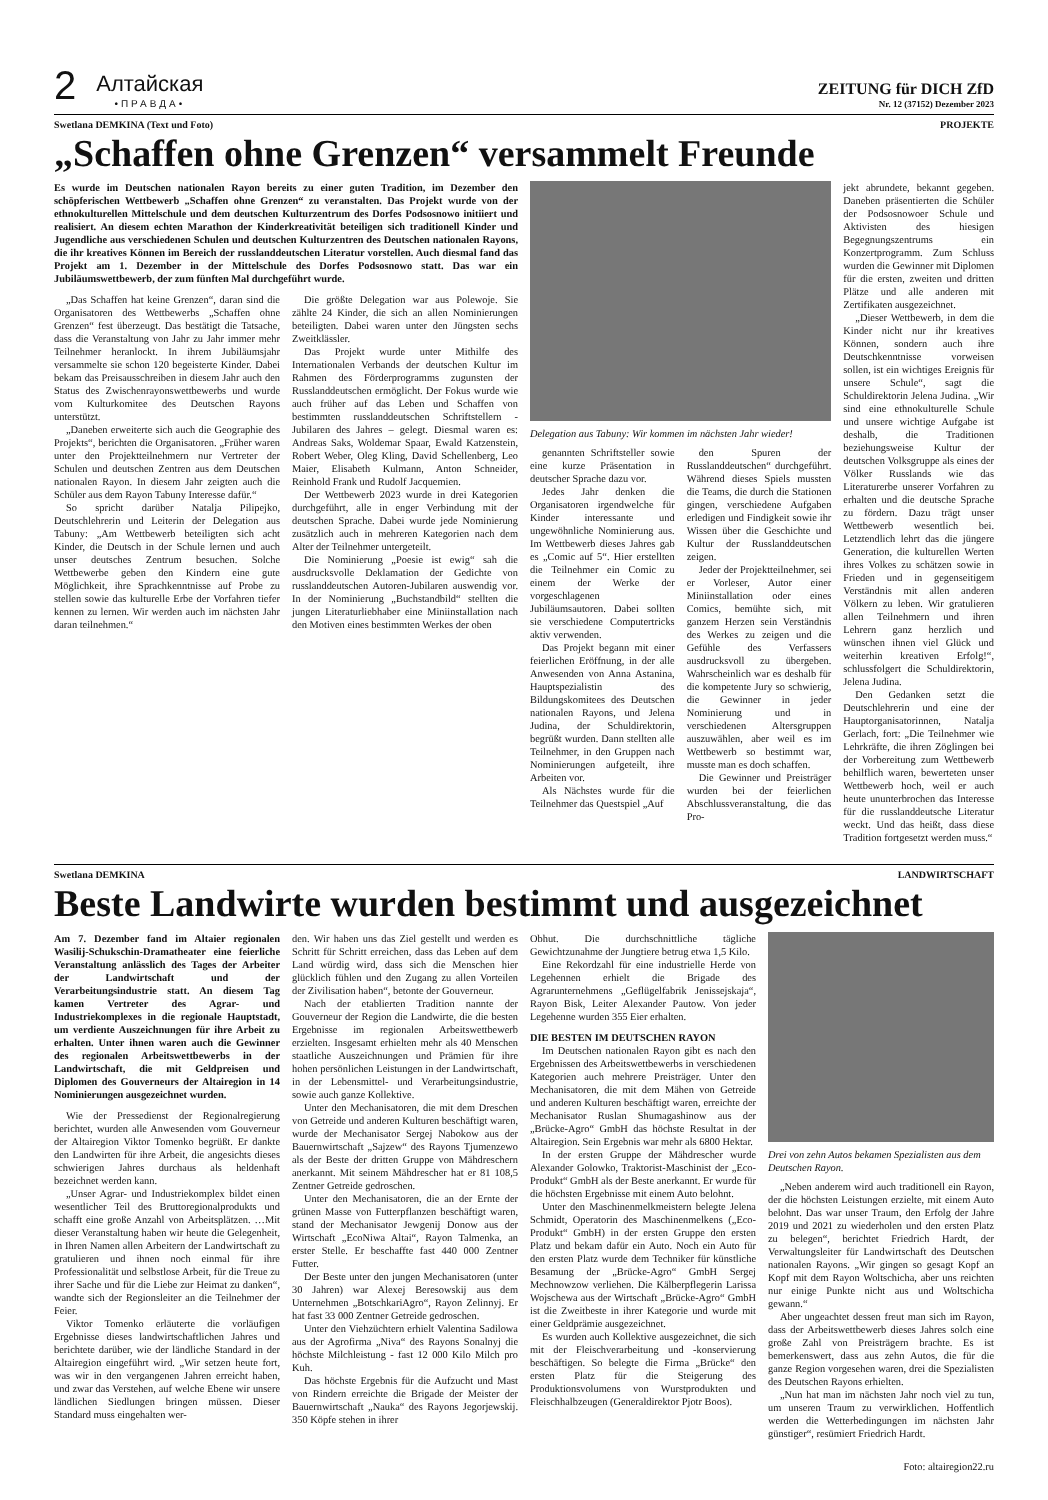2 Алтайская
•ПРАВДА•
ZEITUNG für DICH ZfD
Nr. 12 (37152) Dezember 2023
Swetlana DEMKINA (Text und Foto) PROJEKTE
„Schaffen ohne Grenzen“ versammelt Freunde
Es wurde im Deutschen nationalen Rayon bereits zu einer guten Tradition, im Dezember den schöpferischen Wettbewerb „Schaffen ohne Grenzen“ zu veranstalten. Das Projekt wurde von der ethnokulturellen Mittelschule und dem deutschen Kulturzentrum des Dorfes Podsosnowo initiiert und realisiert. An diesem echten Marathon der Kinderkreativität beteiligen sich traditionell Kinder und Jugendliche aus verschiedenen Schulen und deutschen Kulturzentren des Deutschen nationalen Rayons, die ihr kreatives Können im Bereich der russlanddeutschen Literatur vorstellen. Auch diesmal fand das Projekt am 1. Dezember in der Mittelschule des Dorfes Podsosnowo statt. Das war ein Jubiläumswettbewerb, der zum fünften Mal durchgeführt wurde.
„Das Schaffen hat keine Grenzen“, daran sind die Organisatoren des Wettbewerbs „Schaffen ohne Grenzen“ fest überzeugt. Das bestätigt die Tatsache, dass die Veranstaltung von Jahr zu Jahr immer mehr Teilnehmer heranlockt. In ihrem Jubiläumsjahr versammelte sie schon 120 begeisterte Kinder. Dabei bekam das Preisausschreiben in diesem Jahr auch den Status des Zwischenrayonswettbewerbs und wurde vom Kulturkomitee des Deutschen Rayons unterstützt.
„Daneben erweiterte sich auch die Geographie des Projekts“, berichten die Organisatoren. „Früher waren unter den Projektteilnehmern nur Vertreter der Schulen und deutschen Zentren aus dem Deutschen nationalen Rayon. In diesem Jahr zeigten auch die Schüler aus dem Rayon Tabuny Interesse dafür.“
So spricht darüber Natalja Pilipejko, Deutschlehrerin und Leiterin der Delegation aus Tabuny: „Am Wettbewerb beteiligten sich acht Kinder, die Deutsch in der Schule lernen und auch unser deutsches Zentrum besuchen. Solche Wettbewerbe geben den Kindern eine gute Möglichkeit, ihre Sprachkenntnisse auf Probe zu stellen sowie das kulturelle Erbe der Vorfahren tiefer kennen zu lernen. Wir werden auch im nächsten Jahr daran teilnehmen.“
Die größte Delegation war aus Polewoje. Sie zählte 24 Kinder, die sich an allen Nominierungen beteiligten. Dabei waren unter den Jüngsten sechs Zweitklässler.
Das Projekt wurde unter Mithilfe des Internationalen Verbands der deutschen Kultur im Rahmen des Förderprogramms zugunsten der Russlanddeutschen ermöglicht. Der Fokus wurde wie auch früher auf das Leben und Schaffen von bestimmten russlanddeutschen Schriftstellern - Jubilaren des Jahres – gelegt. Diesmal waren es: Andreas Saks, Woldemar Spaar, Ewald Katzenstein, Robert Weber, Oleg Kling, David Schellenberg, Leo Maier, Elisabeth Kulmann, Anton Schneider, Reinhold Frank und Rudolf Jacquemien.
Der Wettbewerb 2023 wurde in drei Kategorien durchgeführt, alle in enger Verbindung mit der deutschen Sprache. Dabei wurde jede Nominierung zusätzlich auch in mehreren Kategorien nach dem Alter der Teilnehmer untergeteilt.
Die Nominierung „Poesie ist ewig“ sah die ausdrucksvolle Deklamation der Gedichte von russlanddeutschen Autoren-Jubilaren auswendig vor. In der Nominierung „Buchstandbild“ stellten die jungen Literaturliebhaber eine Miniinstallation nach den Motiven eines bestimmten Werkes der oben
Delegation aus Tabuny: Wir kommen im nächsten Jahr wieder!
genannten Schriftsteller sowie eine kurze Präsentation in deutscher Sprache dazu vor.
Jedes Jahr denken die Organisatoren irgendwelche für Kinder interessante und ungewöhnliche Nominierung aus. Im Wettbewerb dieses Jahres gab es „Comic auf 5“. Hier erstellten die Teilnehmer ein Comic zu einem der Werke der vorgeschlagenen Jubiläumsautoren. Dabei sollten sie verschiedene Computertricks aktiv verwenden.
Das Projekt begann mit einer feierlichen Eröffnung, in der alle Anwesenden von Anna Astanina, Hauptspezialistin des Bildungskomitees des Deutschen nationalen Rayons, und Jelena Judina, der Schuldirektorin, begrüßt wurden. Dann stellten alle Teilnehmer, in den Gruppen nach Nominierungen aufgeteilt, ihre Arbeiten vor.
Als Nächstes wurde für die Teilnehmer das Questspiel „Auf
den Spuren der Russlanddeutschen“ durchgeführt. Während dieses Spiels mussten die Teams, die durch die Stationen gingen, verschiedene Aufgaben erledigen und Findigkeit sowie ihr Wissen über die Geschichte und Kultur der Russlanddeutschen zeigen.
Jeder der Projektteilnehmer, sei er Vorleser, Autor einer Miniinstallation oder eines Comics, bemühte sich, mit ganzem Herzen sein Verständnis des Werkes zu zeigen und die Gefühle des Verfassers ausdrucksvoll zu übergeben. Wahrscheinlich war es deshalb für die kompetente Jury so schwierig, die Gewinner in jeder Nominierung und in verschiedenen Altersgruppen auszuwählen, aber weil es im Wettbewerb so bestimmt war, musste man es doch schaffen.
Die Gewinner und Preisträger wurden bei der feierlichen Abschlussveranstaltung, die das Pro-
jekt abrundete, bekannt gegeben. Daneben präsentierten die Schüler der Podsosnowoer Schule und Aktivisten des hiesigen Begegnungszentrums ein Konzertprogramm. Zum Schluss wurden die Gewinner mit Diplomen für die ersten, zweiten und dritten Plätze und alle anderen mit Zertifikaten ausgezeichnet.
„Dieser Wettbewerb, in dem die Kinder nicht nur ihr kreatives Können, sondern auch ihre Deutschkenntnisse vorweisen sollen, ist ein wichtiges Ereignis für unsere Schule“, sagt die Schuldirektorin Jelena Judina. „Wir sind eine ethnokulturelle Schule und unsere wichtige Aufgabe ist deshalb, die Traditionen beziehungsweise Kultur der deutschen Volksgruppe als eines der Völker Russlands wie das Literaturerbe unserer Vorfahren zu erhalten und die deutsche Sprache zu fördern. Dazu trägt unser Wettbewerb wesentlich bei. Letztendlich lehrt das die jüngere Generation, die kulturellen Werten ihres Volkes zu schätzen sowie in Frieden und in gegenseitigem Verständnis mit allen anderen Völkern zu leben. Wir gratulieren allen Teilnehmern und ihren Lehrern ganz herzlich und wünschen ihnen viel Glück und weiterhin kreativen Erfolg!“, schlussfolgert die Schuldirektorin, Jelena Judina.
Den Gedanken setzt die Deutschlehrerin und eine der Hauptorganisatorinnen, Natalja Gerlach, fort: „Die Teilnehmer wie Lehrkräfte, die ihren Zöglingen bei der Vorbereitung zum Wettbewerb behilflich waren, bewerteten unser Wettbewerb hoch, weil er auch heute ununterbrochen das Interesse für die russlanddeutsche Literatur weckt. Und das heißt, dass diese Tradition fortgesetzt werden muss.“
Swetlana DEMKINA LANDWIRTSCHAFT
Beste Landwirte wurden bestimmt und ausgezeichnet
Am 7. Dezember fand im Altaier regionalen Wasilij-Schukschin-Dramatheater eine feierliche Veranstaltung anlässlich des Tages der Arbeiter der Landwirtschaft und der Verarbeitungsindustrie statt. An diesem Tag kamen Vertreter des Agrar- und Industriekomplexes in die regionale Hauptstadt, um verdiente Auszeichnungen für ihre Arbeit zu erhalten. Unter ihnen waren auch die Gewinner des regionalen Arbeitswettbewerbs in der Landwirtschaft, die mit Geldpreisen und Diplomen des Gouverneurs der Altairegion in 14 Nominierungen ausgezeichnet wurden.
Wie der Pressedienst der Regionalregierung berichtet, wurden alle Anwesenden vom Gouverneur der Altairegion Viktor Tomenko begrüßt. Er dankte den Landwirten für ihre Arbeit, die angesichts dieses schwierigen Jahres durchaus als heldenhaft bezeichnet werden kann.
„Unser Agrar- und Industriekomplex bildet einen wesentlicher Teil des Bruttoregionalprodukts und schafft eine große Anzahl von Arbeitsplätzen. …Mit dieser Veranstaltung haben wir heute die Gelegenheit, in Ihren Namen allen Arbeitern der Landwirtschaft zu gratulieren und ihnen noch einmal für ihre Professionalität und selbstlose Arbeit, für die Treue zu ihrer Sache und für die Liebe zur Heimat zu danken“, wandte sich der Regionsleiter an die Teilnehmer der Feier.
Viktor Tomenko erläuterte die vorläufigen Ergebnisse dieses landwirtschaftlichen Jahres und berichtete darüber, wie der ländliche Standard in der Altairegion eingeführt wird. „Wir setzen heute fort, was wir in den vergangenen Jahren erreicht haben, und zwar das Verstehen, auf welche Ebene wir unsere ländlichen Siedlungen bringen müssen. Dieser Standard muss eingehalten wer-
den. Wir haben uns das Ziel gestellt und werden es Schritt für Schritt erreichen, dass das Leben auf dem Land würdig wird, dass sich die Menschen hier glücklich fühlen und den Zugang zu allen Vorteilen der Zivilisation haben“, betonte der Gouverneur.
Nach der etablierten Tradition nannte der Gouverneur der Region die Landwirte, die die besten Ergebnisse im regionalen Arbeitswettbewerb erzielten. Insgesamt erhielten mehr als 40 Menschen staatliche Auszeichnungen und Prämien für ihre hohen persönlichen Leistungen in der Landwirtschaft, in der Lebensmittel- und Verarbeitungsindustrie, sowie auch ganze Kollektive.
Unter den Mechanisatoren, die mit dem Dreschen von Getreide und anderen Kulturen beschäftigt waren, wurde der Mechanisator Sergej Nabokow aus der Bauernwirtschaft „Sajzew“ des Rayons Tjumenzewo als der Beste der dritten Gruppe von Mähdreschern anerkannt. Mit seinem Mähdrescher hat er 81 108,5 Zentner Getreide gedroschen.
Unter den Mechanisatoren, die an der Ernte der grünen Masse von Futterpflanzen beschäftigt waren, stand der Mechanisator Jewgenij Donow aus der Wirtschaft „EcoNiwa Altai“, Rayon Talmenka, an erster Stelle. Er beschaffte fast 440 000 Zentner Futter.
Der Beste unter den jungen Mechanisatoren (unter 30 Jahren) war Alexej Beresowskij aus dem Unternehmen „BotschkariAgro“, Rayon Zelinnyj. Er hat fast 33 000 Zentner Getreide gedroschen.
Unter den Viehzüchtern erhielt Valentina Sadilowa aus der Agrofirma „Niva“ des Rayons Sonalnyj die höchste Milchleistung - fast 12 000 Kilo Milch pro Kuh.
Das höchste Ergebnis für die Aufzucht und Mast von Rindern erreichte die Brigade der Meister der Bauernwirtschaft „Nauka“ des Rayons Jegorjewskij. 350 Köpfe stehen in ihrer
Obhut. Die durchschnittliche tägliche Gewichtzunahme der Jungtiere betrug etwa 1,5 Kilo.
Eine Rekordzahl für eine industrielle Herde von Legehennen erhielt die Brigade des Agrarunternehmens „Geflügelfabrik Jenissejskaja“, Rayon Bisk, Leiter Alexander Pautow. Von jeder Legehenne wurden 355 Eier erhalten.
DIE BESTEN IM DEUTSCHEN RAYON
Im Deutschen nationalen Rayon gibt es nach den Ergebnissen des Arbeitswettbewerbs in verschiedenen Kategorien auch mehrere Preisträger. Unter den Mechanisatoren, die mit dem Mähen von Getreide und anderen Kulturen beschäftigt waren, erreichte der Mechanisator Ruslan Shumagashinow aus der „Brücke-Agro“ GmbH das höchste Resultat in der Altairegion. Sein Ergebnis war mehr als 6800 Hektar.
In der ersten Gruppe der Mähdrescher wurde Alexander Golowko, Traktorist-Maschinist der „Eco-Produkt“ GmbH als der Beste anerkannt. Er wurde für die höchsten Ergebnisse mit einem Auto belohnt.
Unter den Maschinenmelkmeistern belegte Jelena Schmidt, Operatorin des Maschinenmelkens („Eco-Produkt“ GmbH) in der ersten Gruppe den ersten Platz und bekam dafür ein Auto. Noch ein Auto für den ersten Platz wurde dem Techniker für künstliche Besamung der „Brücke-Agro“ GmbH Sergej Mechnowzow verliehen. Die Kälberpflegerin Larissa Wojschewa aus der Wirtschaft „Brücke-Agro“ GmbH ist die Zweitbeste in ihrer Kategorie und wurde mit einer Geldprämie ausgezeichnet.
Es wurden auch Kollektive ausgezeichnet, die sich mit der Fleischverarbeitung und -konservierung beschäftigen. So belegte die Firma „Brücke“ den ersten Platz für die Steigerung des Produktionsvolumens von Wurstprodukten und Fleischhalbzeugen (Generaldirektor Pjotr Boos).
Drei von zehn Autos bekamen Spezialisten aus dem Deutschen Rayon.
„Neben anderem wird auch traditionell ein Rayon, der die höchsten Leistungen erzielte, mit einem Auto belohnt. Das war unser Traum, den Erfolg der Jahre 2019 und 2021 zu wiederholen und den ersten Platz zu belegen“, berichtet Friedrich Hardt, der Verwaltungsleiter für Landwirtschaft des Deutschen nationalen Rayons. „Wir gingen so gesagt Kopf an Kopf mit dem Rayon Woltschicha, aber uns reichten nur einige Punkte nicht aus und Woltschicha gewann.“
Aber ungeachtet dessen freut man sich im Rayon, dass der Arbeitswettbewerb dieses Jahres solch eine große Zahl von Preisträgern brachte. Es ist bemerkenswert, dass aus zehn Autos, die für die ganze Region vorgesehen waren, drei die Spezialisten des Deutschen Rayons erhielten.
„Nun hat man im nächsten Jahr noch viel zu tun, um unseren Traum zu verwirklichen. Hoffentlich werden die Wetterbedingungen im nächsten Jahr günstiger“, resümiert Friedrich Hardt.
Foto: altairegion22.ru